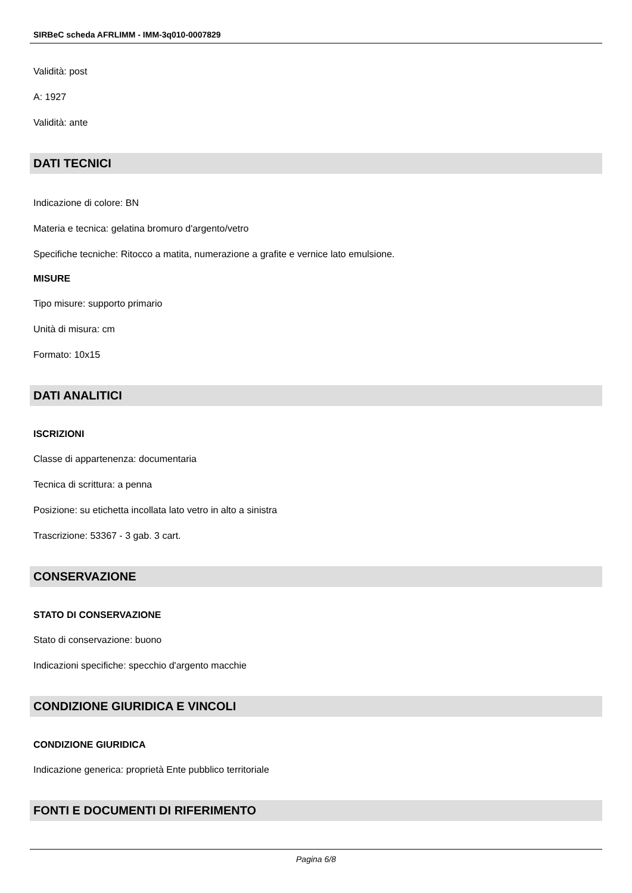SIRBeC scheda AFRLIMM - IMM-3q010-0007829
Validità: post
A: 1927
Validità: ante
DATI TECNICI
Indicazione di colore: BN
Materia e tecnica: gelatina bromuro d'argento/vetro
Specifiche tecniche: Ritocco a matita, numerazione a grafite e vernice lato emulsione.
MISURE
Tipo misure: supporto primario
Unità di misura: cm
Formato: 10x15
DATI ANALITICI
ISCRIZIONI
Classe di appartenenza: documentaria
Tecnica di scrittura: a penna
Posizione: su etichetta incollata lato vetro in alto a sinistra
Trascrizione: 53367 - 3 gab. 3 cart.
CONSERVAZIONE
STATO DI CONSERVAZIONE
Stato di conservazione: buono
Indicazioni specifiche: specchio d'argento macchie
CONDIZIONE GIURIDICA E VINCOLI
CONDIZIONE GIURIDICA
Indicazione generica: proprietà Ente pubblico territoriale
FONTI E DOCUMENTI DI RIFERIMENTO
Pagina 6/8